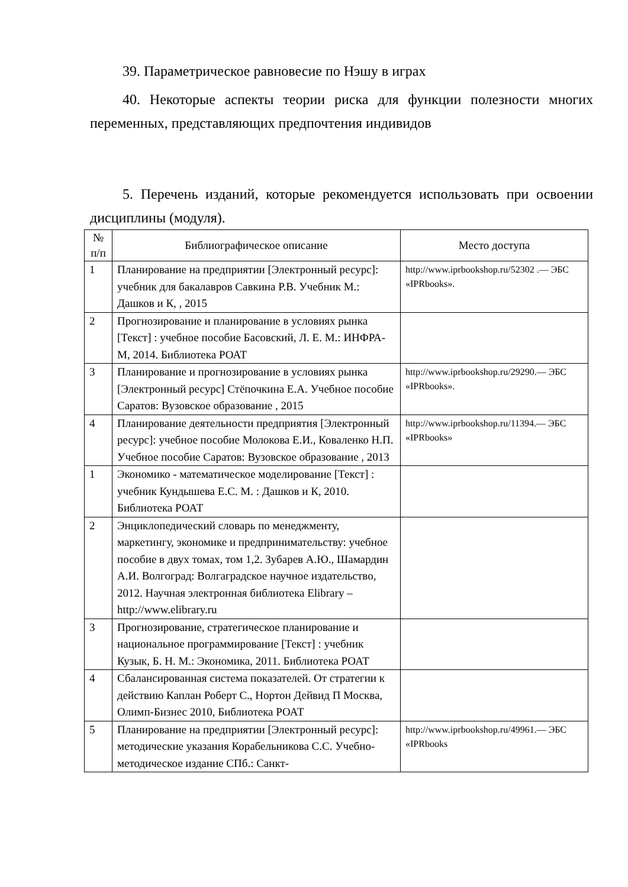39. Параметрическое равновесие по Нэшу в играх
40. Некоторые аспекты теории риска для функции полезности многих переменных, представляющих предпочтения индивидов
5. Перечень изданий, которые рекомендуется использовать при освоении дисциплины (модуля).
| № п/п | Библиографическое описание | Место доступа |
| --- | --- | --- |
| 1 | Планирование на предприятии [Электронный ресурс]: учебник для бакалавров Савкина Р.В. Учебник М.: Дашков и К, , 2015 | http://www.iprbookshop.ru/52302 .— ЭБС «IPRbooks». |
| 2 | Прогнозирование и планирование в условиях рынка [Текст] : учебное пособие Басовский, Л. Е. М.: ИНФРА-М, 2014. Библиотека РОАТ | |
| 3 | Планирование и прогнозирование в условиях рынка [Электронный ресурс] Стёпочкина Е.А. Учебное пособие Саратов: Вузовское образование , 2015 | http://www.iprbookshop.ru/29290.— ЭБС «IPRbooks». |
| 4 | Планирование деятельности предприятия [Электронный ресурс]: учебное пособие Молокова Е.И., Коваленко Н.П. Учебное пособие Саратов: Вузовское образование , 2013 | http://www.iprbookshop.ru/11394.— ЭБС «IPRbooks» |
| 1 | Экономико - математическое моделирование [Текст] : учебник Кундышева Е.С. М. : Дашков и К, 2010. Библиотека РОАТ | |
| 2 | Энциклопедический словарь по менеджменту, маркетингу, экономике и предпринимательству: учебное пособие в двух томах, том 1,2. Зубарев А.Ю., Шамардин А.И. Волгоград: Волгаградское научное издательство, 2012. Научная электронная библиотека Elibrary – http://www.elibrary.ru | |
| 3 | Прогнозирование, стратегическое планирование и национальное программирование [Текст] : учебник Кузык, Б. Н. М.: Экономика, 2011. Библиотека РОАТ | |
| 4 | Сбалансированная система показателей. От стратегии к действию Каплан Роберт С., Нортон Дейвид П Москва, Олимп-Бизнес 2010, Библиотека РОАТ | |
| 5 | Планирование на предприятии [Электронный ресурс]: методические указания Корабельникова С.С. Учебно-методическое издание СПб.: Санкт- | http://www.iprbookshop.ru/49961.— ЭБС «IPRbooks |